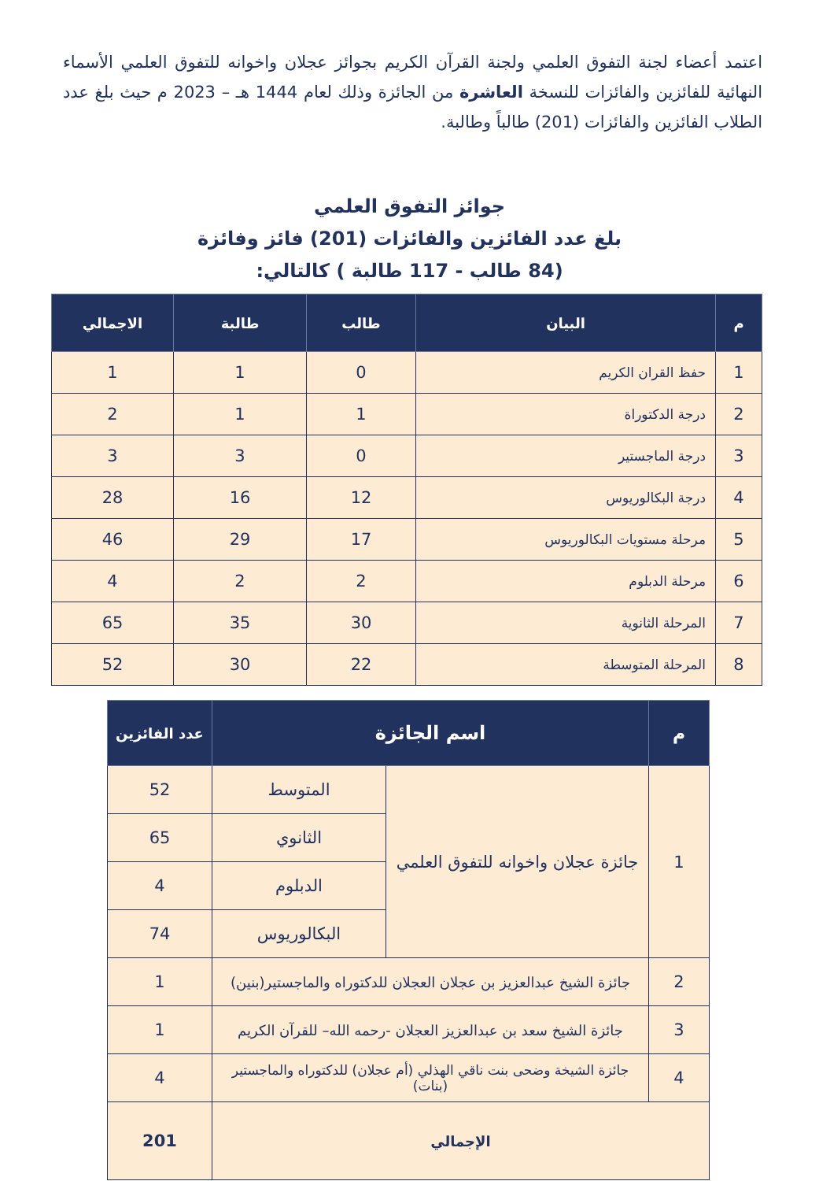اعتمد أعضاء لجنة التفوق العلمي ولجنة القرآن الكريم بجوائز عجلان واخوانه للتفوق العلمي الأسماء النهائية للفائزين والفائزات للنسخة العاشرة من الجائزة وذلك لعام 1444 هـ – 2023 م حيث بلغ عدد الطلاب الفائزين والفائزات (201) طالباً وطالبة.
جوائز التفوق العلمي
بلغ عدد الفائزين والفائزات (201) فائز وفائزة
(84 طالب - 117 طالبة ) كالتالي:
| م | البيان | طالب | طالبة | الاجمالي |
| --- | --- | --- | --- | --- |
| 1 | حفظ القران الكريم | 0 | 1 | 1 |
| 2 | درجة الدكتوراة | 1 | 1 | 2 |
| 3 | درجة الماجستير | 0 | 3 | 3 |
| 4 | درجة البكالوريوس | 12 | 16 | 28 |
| 5 | مرحلة مستويات البكالوريوس | 17 | 29 | 46 |
| 6 | مرحلة الدبلوم | 2 | 2 | 4 |
| 7 | المرحلة الثانوية | 30 | 35 | 65 |
| 8 | المرحلة المتوسطة | 22 | 30 | 52 |
| م | اسم الجائزة | | عدد الفائزين |
| --- | --- | --- | --- |
| 1 | جائزة عجلان واخوانه للتفوق العلمي | المتوسط | 52 |
| | | الثانوي | 65 |
| | | الدبلوم | 4 |
| | | البكالوريوس | 74 |
| 2 | جائزة الشيخ عبدالعزيز بن عجلان العجلان للدكتوراه والماجستير(بنين) | | 1 |
| 3 | جائزة الشيخ سعد بن عبدالعزيز العجلان -رحمه الله– للقرآن الكريم | | 1 |
| 4 | جائزة الشيخة وضحى بنت ناقي الهذلي (أم عجلان) للدكتوراه والماجستير (بنات) | | 4 |
| الإجمالي | | | 201 |